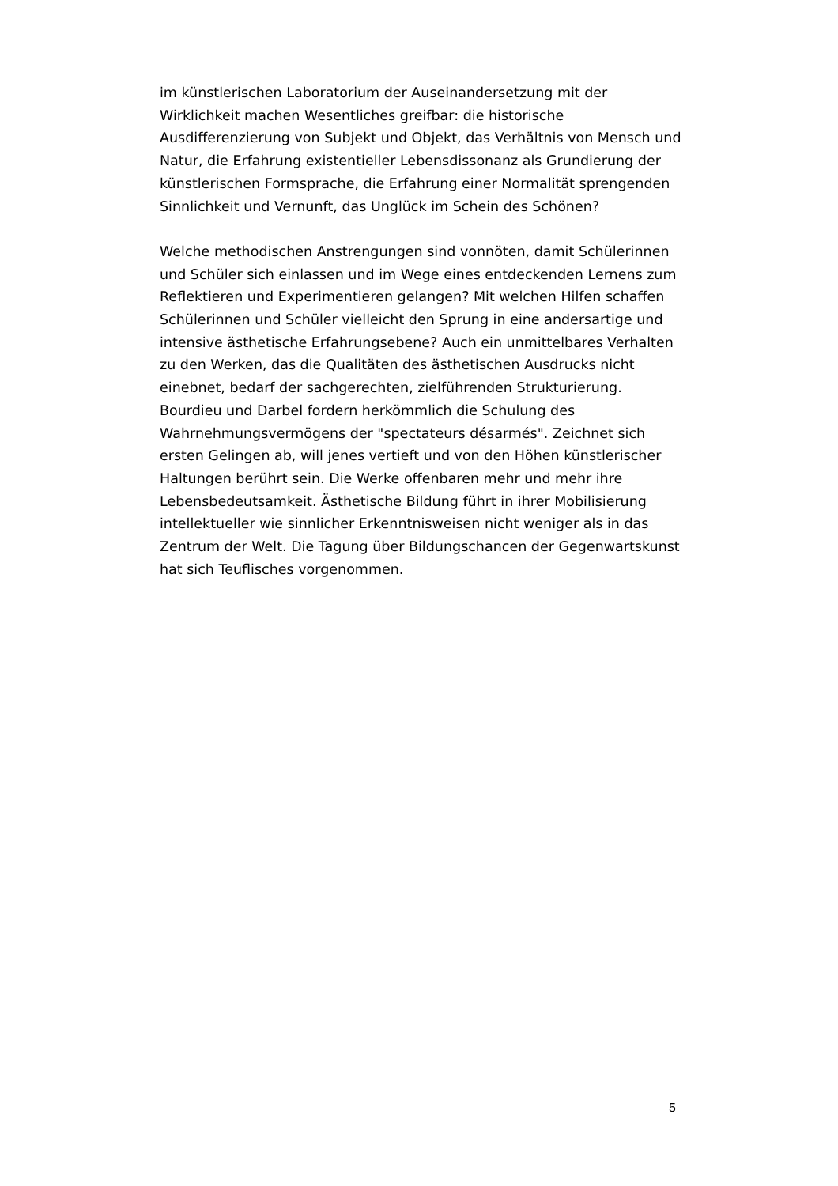im künstlerischen Laboratorium der Auseinandersetzung mit der
Wirklichkeit machen Wesentliches greifbar: die historische
Ausdifferenzierung von Subjekt und Objekt, das Verhältnis von Mensch und
Natur, die Erfahrung existentieller Lebensdissonanz als Grundierung der
künstlerischen Formsprache, die Erfahrung einer Normalität sprengenden
Sinnlichkeit und Vernunft, das Unglück im Schein des Schönen?
Welche methodischen Anstrengungen sind vonnöten, damit Schülerinnen
und Schüler sich einlassen und im Wege eines entdeckenden Lernens zum
Reflektieren und Experimentieren gelangen? Mit welchen Hilfen schaffen
Schülerinnen und Schüler vielleicht den Sprung in eine andersartige und
intensive ästhetische Erfahrungsebene? Auch ein unmittelbares Verhalten
zu den Werken, das die Qualitäten des ästhetischen Ausdrucks nicht
einebnet, bedarf der sachgerechten, zielführenden Strukturierung.
Bourdieu und Darbel fordern herkömmlich die Schulung des
Wahrnehmungsvermögens der "spectateurs désarmés". Zeichnet sich
ersten Gelingen ab, will jenes vertieft und von den Höhen künstlerischer
Haltungen berührt sein. Die Werke offenbaren mehr und mehr ihre
Lebensbedeutsamkeit. Ästhetische Bildung führt in ihrer Mobilisierung
intellektueller wie sinnlicher Erkenntnisweisen nicht weniger als in das
Zentrum der Welt. Die Tagung über Bildungschancen der Gegenwartskunst
hat sich Teuflisches vorgenommen.
5